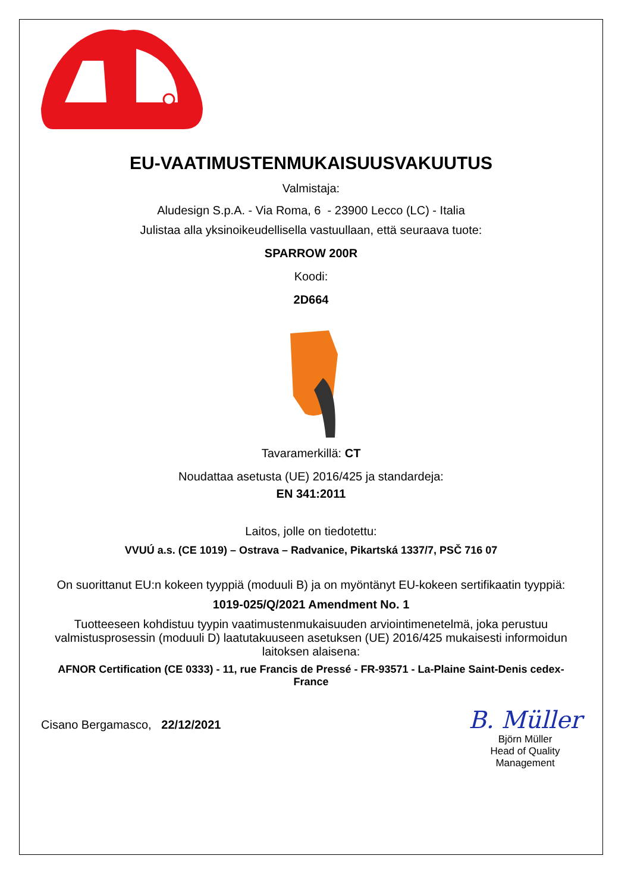EU-VAATIMUSTENMUKAISUUSVAKUUTUS
Valmistaja:
Aludesign S.p.A. - Via Roma, 6 - 23900 Lecco (LC) - Italia
Julistaa alla yksinoikeudellisella vastuullaan, että seuraava tuote:
SPARROW 200R
Koodi:
2D664
Tavaramerkillä: CT
Noudattaa asetusta (UE) 2016/425 ja standardeja:
EN 341:2011
Laitos, jolle on tiedotettu:
VVUÚ a.s. (CE 1019) – Ostrava – Radvanice, Pikartská 1337/7, PSČ 716 07
On suorittanut EU:n kokeen tyyppiä (moduuli B) ja on myöntänyt EU-kokeen sertifikaatin tyyppiä:
1019-025/Q/2021 Amendment No. 1
Tuotteeseen kohdistuu tyypin vaatimustenmukaisuuden arviointimenetelmä, joka perustuu valmistusprosessin (moduuli D) laatutakuuseen asetuksen (UE) 2016/425 mukaisesti informoidun laitoksen alaisena:
AFNOR Certification (CE 0333) - 11, rue Francis de Pressé - FR-93571 - La-Plaine Saint-Denis cedex-France
Cisano Bergamasco, 22/12/2021
B. Müller
Björn Müller
Head of Quality
Management